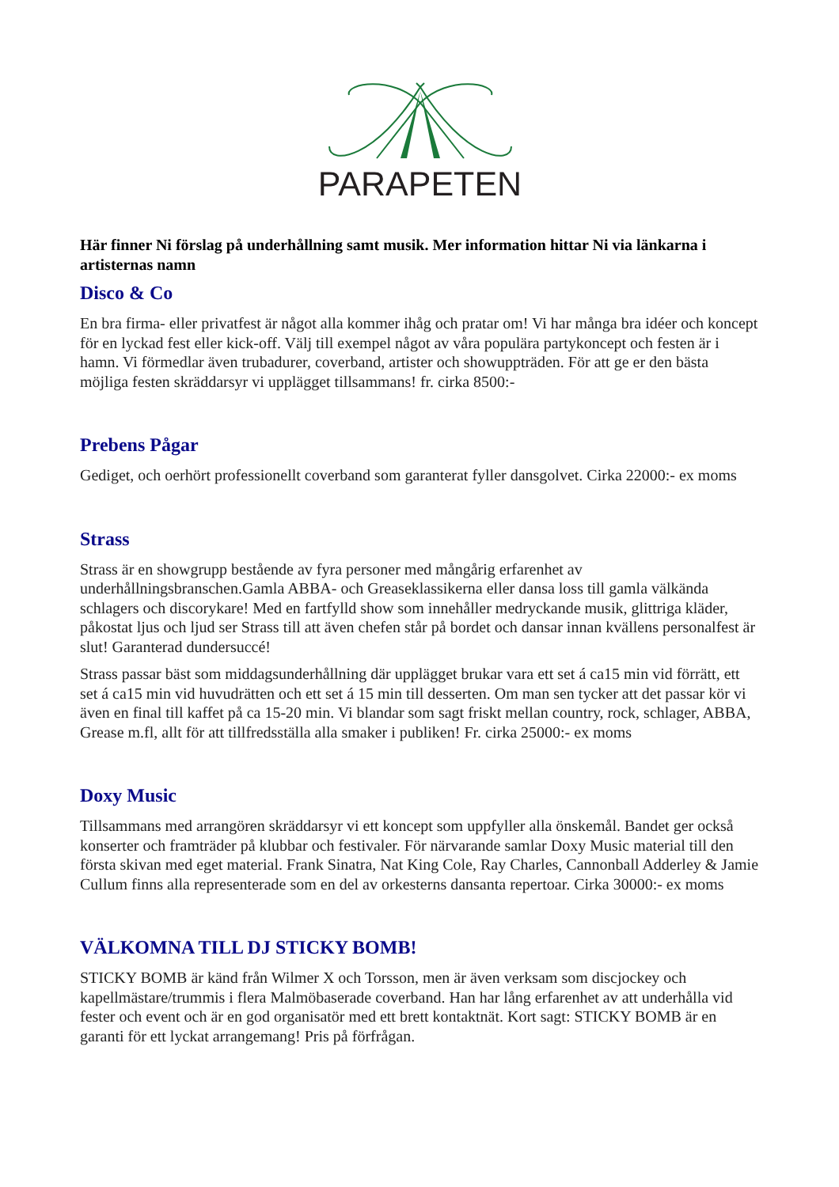PARAPETEN
Här finner Ni förslag på underhållning samt musik. Mer information hittar Ni via länkarna i artisternas namn
Disco & Co
En bra firma- eller privatfest är något alla kommer ihåg och pratar om! Vi har många bra idéer och koncept för en lyckad fest eller kick-off. Välj till exempel något av våra populära partykoncept och festen är i hamn. Vi förmedlar även trubadurer, coverband, artister och showuppträden. För att ge er den bästa möjliga festen skräddarsyr vi upplägget tillsammans! fr. cirka 8500:-
Prebens Pågar
Gediget, och oerhört professionellt coverband som garanterat fyller dansgolvet. Cirka 22000:- ex moms
Strass
Strass är en showgrupp bestående av fyra personer med mångårig erfarenhet av underhållningsbranschen.Gamla ABBA- och Greaseklassikerna eller dansa loss till gamla välkända schlagers och discorykare! Med en fartfylld show som innehåller medryckande musik, glittriga kläder, påkostat ljus och ljud ser Strass till att även chefen står på bordet och dansar innan kvällens personalfest är slut! Garanterad dundersuccé!
Strass passar bäst som middagsunderhållning där upplägget brukar vara ett set á ca15 min vid förrätt, ett set á ca15 min vid huvudrätten och ett set á 15 min till desserten. Om man sen tycker att det passar kör vi även en final till kaffet på ca 15-20 min. Vi blandar som sagt friskt mellan country, rock, schlager, ABBA, Grease m.fl, allt för att tillfredsställa alla smaker i publiken! Fr. cirka 25000:- ex moms
Doxy Music
Tillsammans med arrangören skräddarsyr vi ett koncept som uppfyller alla önskemål. Bandet ger också konserter och framträder på klubbar och festivaler. För närvarande samlar Doxy Music material till den första skivan med eget material. Frank Sinatra, Nat King Cole, Ray Charles, Cannonball Adderley & Jamie Cullum finns alla representerade som en del av orkesterns dansanta repertoar. Cirka 30000:- ex moms
VÄLKOMNA TILL DJ STICKY BOMB!
STICKY BOMB är känd från Wilmer X och Torsson, men är även verksam som discjockey och kapellmästare/trummis i flera Malmöbaserade coverband. Han har lång erfarenhet av att underhålla vid fester och event och är en god organisatör med ett brett kontaktnät. Kort sagt: STICKY BOMB är en garanti för ett lyckat arrangemang! Pris på förfrågan.